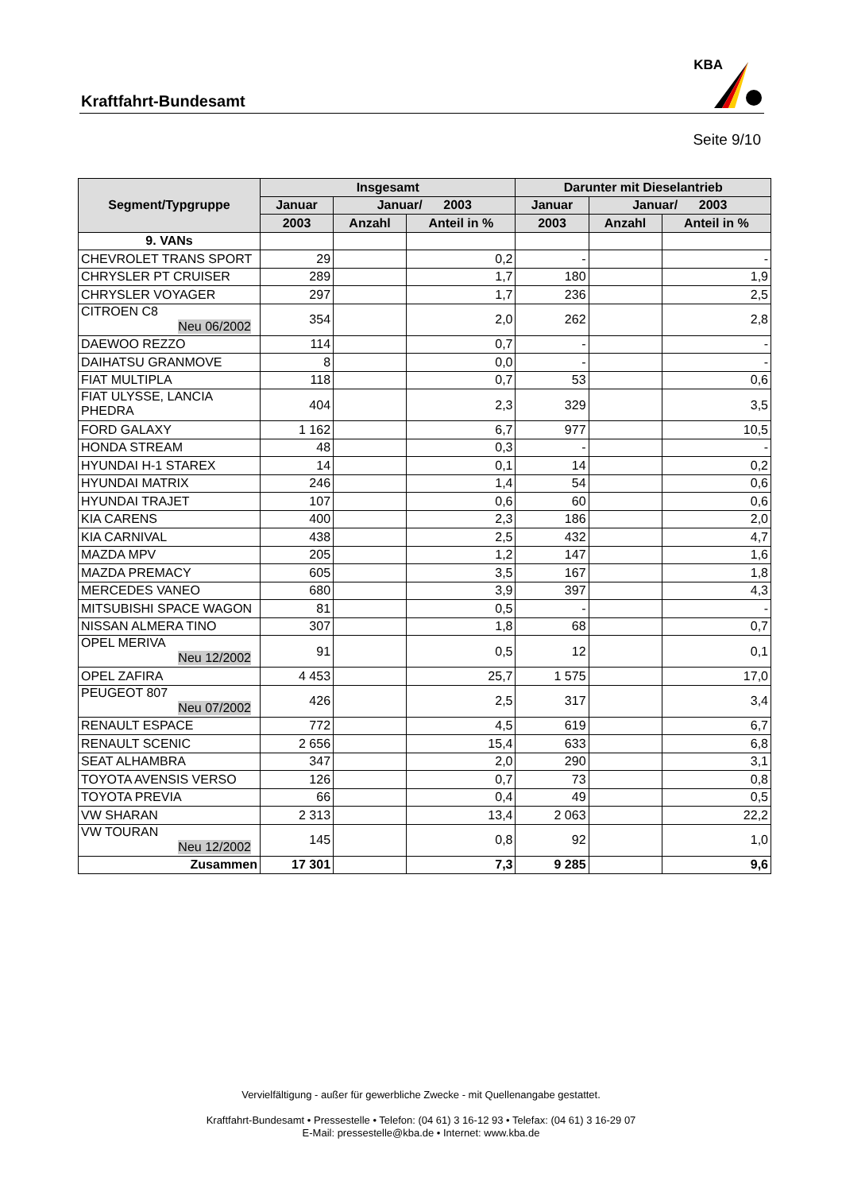Kraftfahrt-Bundesamt
KBA
Seite 9/10
| Segment/Typgruppe | Insgesamt | | | Darunter mit Dieselantrieb | | |
| --- | --- | --- | --- | --- | --- | --- |
| | Januar | Januar/ 2003 | | Januar | Januar/ 2003 | |
| | 2003 | Anzahl | Anteil in % | 2003 | Anzahl | Anteil in % |
| 9. VANs | | | | | | |
| CHEVROLET TRANS SPORT | 29 | | 0,2 | - | | - |
| CHRYSLER PT CRUISER | 289 | | 1,7 | 180 | | 1,9 |
| CHRYSLER VOYAGER | 297 | | 1,7 | 236 | | 2,5 |
| CITROEN C8 Neu 06/2002 | 354 | | 2,0 | 262 | | 2,8 |
| DAEWOO REZZO | 114 | | 0,7 | - | | - |
| DAIHATSU GRANMOVE | 8 | | 0,0 | - | | - |
| FIAT MULTIPLA | 118 | | 0,7 | 53 | | 0,6 |
| FIAT ULYSSE, LANCIA PHEDRA | 404 | | 2,3 | 329 | | 3,5 |
| FORD GALAXY | 1 162 | | 6,7 | 977 | | 10,5 |
| HONDA STREAM | 48 | | 0,3 | - | | - |
| HYUNDAI H-1 STAREX | 14 | | 0,1 | 14 | | 0,2 |
| HYUNDAI MATRIX | 246 | | 1,4 | 54 | | 0,6 |
| HYUNDAI TRAJET | 107 | | 0,6 | 60 | | 0,6 |
| KIA CARENS | 400 | | 2,3 | 186 | | 2,0 |
| KIA CARNIVAL | 438 | | 2,5 | 432 | | 4,7 |
| MAZDA MPV | 205 | | 1,2 | 147 | | 1,6 |
| MAZDA PREMACY | 605 | | 3,5 | 167 | | 1,8 |
| MERCEDES VANEO | 680 | | 3,9 | 397 | | 4,3 |
| MITSUBISHI SPACE WAGON | 81 | | 0,5 | - | | - |
| NISSAN ALMERA TINO | 307 | | 1,8 | 68 | | 0,7 |
| OPEL MERIVA Neu 12/2002 | 91 | | 0,5 | 12 | | 0,1 |
| OPEL ZAFIRA | 4 453 | | 25,7 | 1 575 | | 17,0 |
| PEUGEOT 807 Neu 07/2002 | 426 | | 2,5 | 317 | | 3,4 |
| RENAULT ESPACE | 772 | | 4,5 | 619 | | 6,7 |
| RENAULT SCENIC | 2 656 | | 15,4 | 633 | | 6,8 |
| SEAT ALHAMBRA | 347 | | 2,0 | 290 | | 3,1 |
| TOYOTA AVENSIS VERSO | 126 | | 0,7 | 73 | | 0,8 |
| TOYOTA PREVIA | 66 | | 0,4 | 49 | | 0,5 |
| VW SHARAN | 2 313 | | 13,4 | 2 063 | | 22,2 |
| VW TOURAN Neu 12/2002 | 145 | | 0,8 | 92 | | 1,0 |
| Zusammen | 17 301 | | 7,3 | 9 285 | | 9,6 |
Vervielfältigung - außer für gewerbliche Zwecke - mit Quellenangabe gestattet.
Kraftfahrt-Bundesamt • Pressestelle • Telefon: (04 61) 3 16-12 93 • Telefax: (04 61) 3 16-29 07
E-Mail: pressestelle@kba.de • Internet: www.kba.de